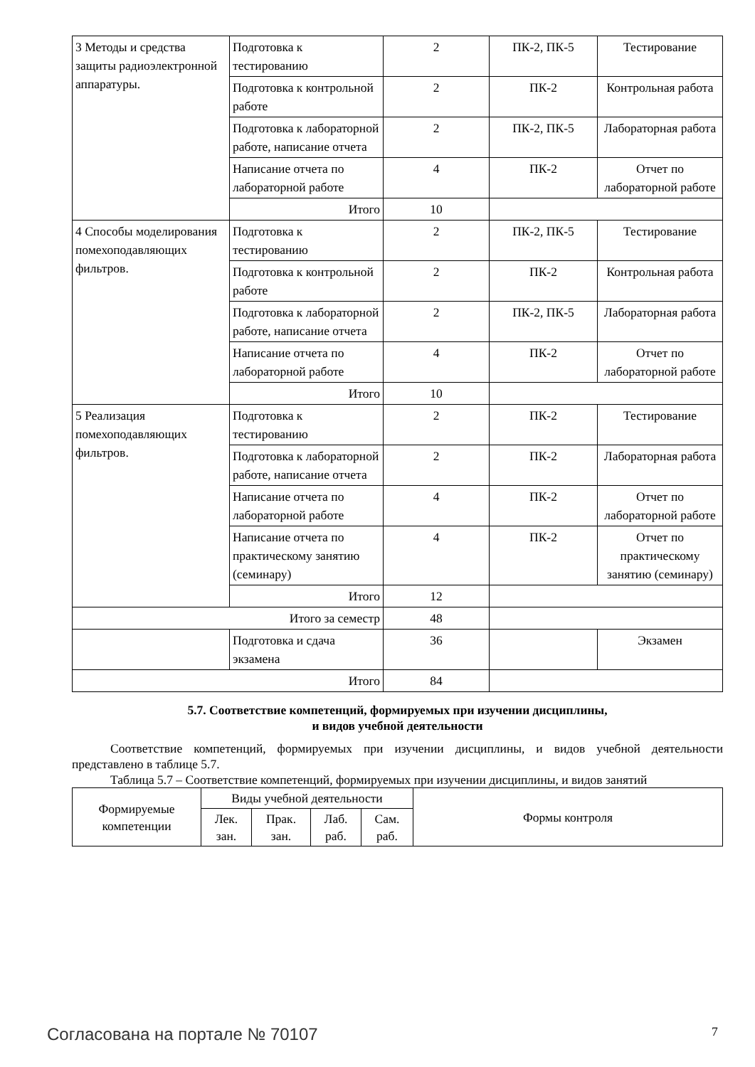| 3 Методы и средства защиты радиоэлектронной аппаратуры. | Подготовка к тестированию | 2 | ПК-2, ПК-5 | Тестирование |
| | Подготовка к контрольной работе | 2 | ПК-2 | Контрольная работа |
| | Подготовка к лабораторной работе, написание отчета | 2 | ПК-2, ПК-5 | Лабораторная работа |
| | Написание отчета по лабораторной работе | 4 | ПК-2 | Отчет по лабораторной работе |
| | Итого | 10 | | |
| 4 Способы моделирования помехоподавляющих фильтров. | Подготовка к тестированию | 2 | ПК-2, ПК-5 | Тестирование |
| | Подготовка к контрольной работе | 2 | ПК-2 | Контрольная работа |
| | Подготовка к лабораторной работе, написание отчета | 2 | ПК-2, ПК-5 | Лабораторная работа |
| | Написание отчета по лабораторной работе | 4 | ПК-2 | Отчет по лабораторной работе |
| | Итого | 10 | | |
| 5 Реализация помехоподавляющих фильтров. | Подготовка к тестированию | 2 | ПК-2 | Тестирование |
| | Подготовка к лабораторной работе, написание отчета | 2 | ПК-2 | Лабораторная работа |
| | Написание отчета по лабораторной работе | 4 | ПК-2 | Отчет по лабораторной работе |
| | Написание отчета по практическому занятию (семинару) | 4 | ПК-2 | Отчет по практическому занятию (семинару) |
| | Итого | 12 | | |
| Итого за семестр | | 48 | | |
| | Подготовка и сдача экзамена | 36 | | Экзамен |
| Итого | | 84 | | |
5.7. Соответствие компетенций, формируемых при изучении дисциплины,
и видов учебной деятельности
Соответствие компетенций, формируемых при изучении дисциплины, и видов учебной деятельности представлено в таблице 5.7.
Таблица 5.7 – Соответствие компетенций, формируемых при изучении дисциплины, и видов занятий
| Формируемые компетенции | Виды учебной деятельности | | | | Формы контроля |
| | Лек. зан. | Прак. зан. | Лаб. раб. | Сам. раб. | |
Согласована на портале № 70107 7